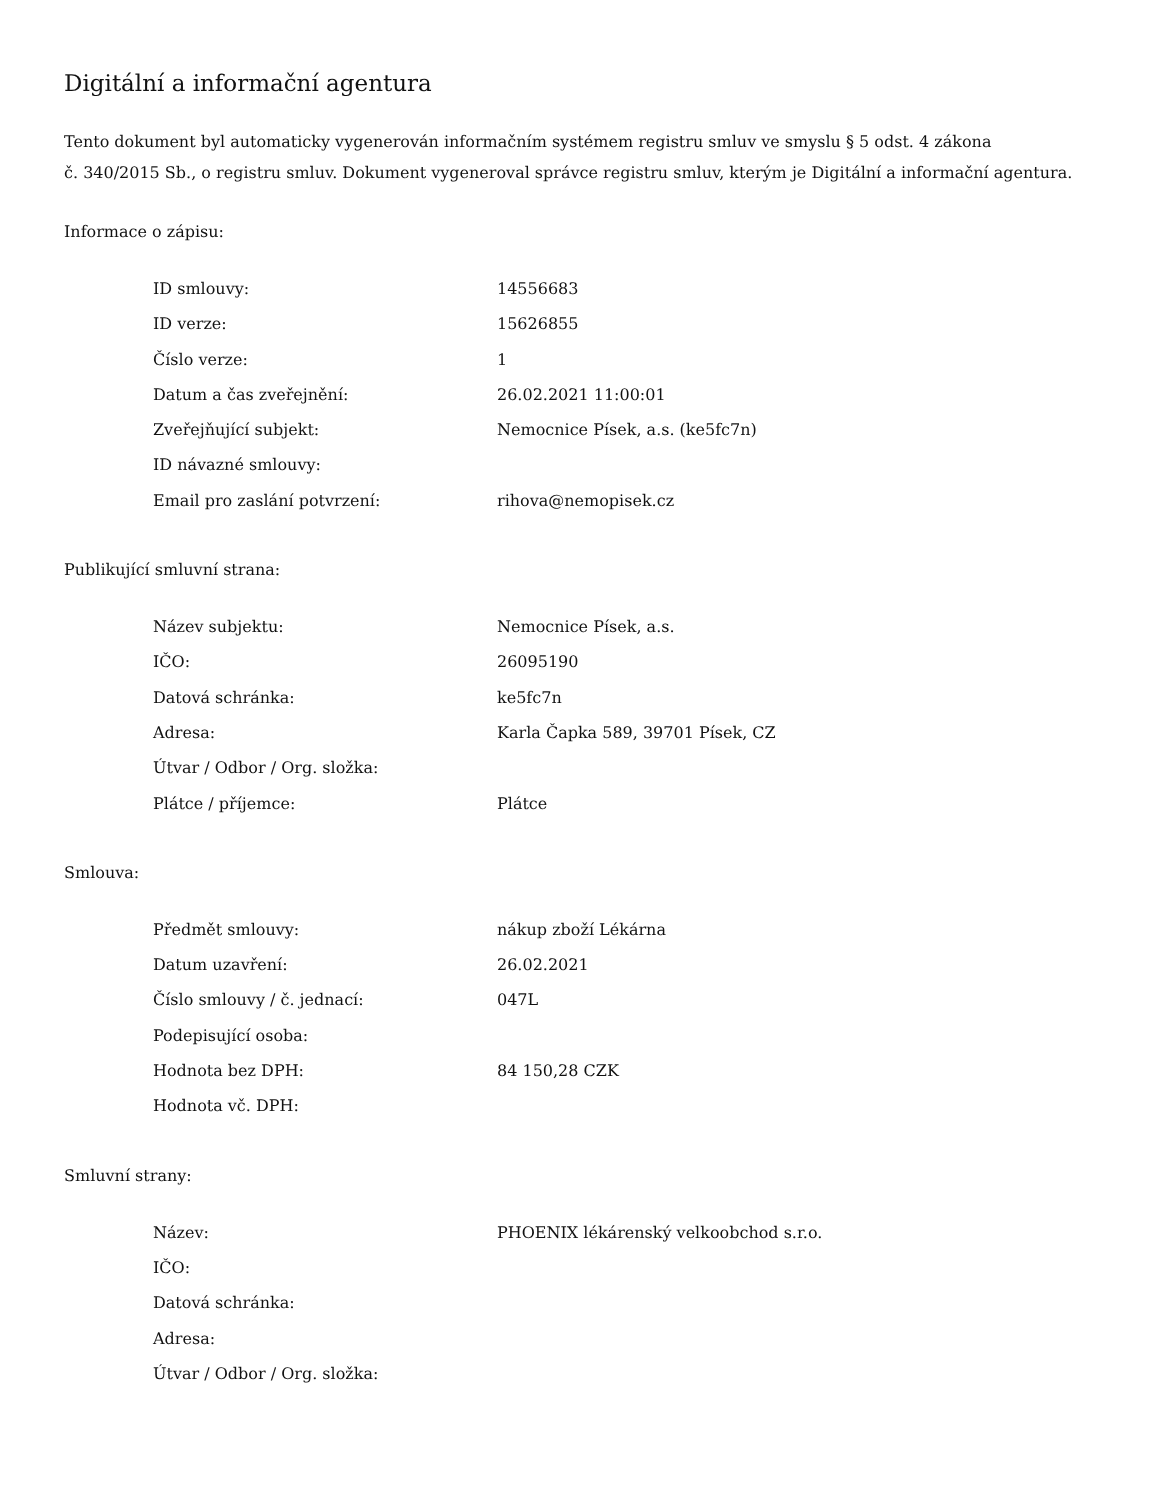Digitální a informační agentura
Tento dokument byl automaticky vygenerován informačním systémem registru smluv ve smyslu § 5 odst. 4 zákona
č. 340/2015 Sb., o registru smluv. Dokument vygeneroval správce registru smluv, kterým je Digitální a informační agentura.
Informace o zápisu:
| ID smlouvy: | 14556683 |
| ID verze: | 15626855 |
| Číslo verze: | 1 |
| Datum a čas zveřejnění: | 26.02.2021 11:00:01 |
| Zveřejňující subjekt: | Nemocnice Písek, a.s. (ke5fc7n) |
| ID návazné smlouvy: | |
| Email pro zaslání potvrzení: | rihova@nemopisek.cz |
Publikující smluvní strana:
| Název subjektu: | Nemocnice Písek, a.s. |
| IČO: | 26095190 |
| Datová schránka: | ke5fc7n |
| Adresa: | Karla Čapka 589, 39701 Písek, CZ |
| Útvar / Odbor / Org. složka: | |
| Plátce / příjemce: | Plátce |
Smlouva:
| Předmět smlouvy: | nákup zboží Lékárna |
| Datum uzavření: | 26.02.2021 |
| Číslo smlouvy / č. jednací: | 047L |
| Podepisující osoba: | |
| Hodnota bez DPH: | 84 150,28 CZK |
| Hodnota vč. DPH: | |
Smluvní strany:
| Název: | PHOENIX lékárenský velkoobchod s.r.o. |
| IČO: | |
| Datová schránka: | |
| Adresa: | |
| Útvar / Odbor / Org. složka: | |